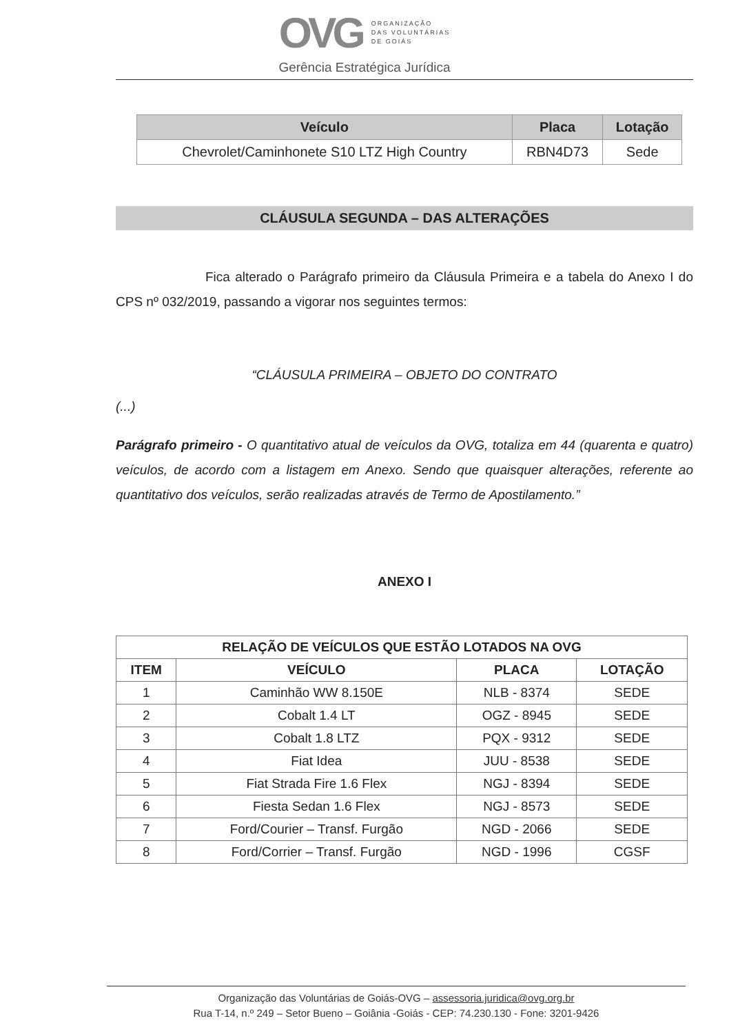OVG
ORGANIZAÇÃO
DAS VOLUNTÁRIAS
DE GOIÁS
Gerência Estratégica Jurídica
| Veículo | Placa | Lotação |
| --- | --- | --- |
| Chevrolet/Caminhonete S10 LTZ High Country | RBN4D73 | Sede |
CLÁUSULA SEGUNDA – DAS ALTERAÇÕES
Fica alterado o Parágrafo primeiro da Cláusula Primeira e a tabela do Anexo I do CPS nº 032/2019, passando a vigorar nos seguintes termos:
“CLÁUSULA PRIMEIRA – OBJETO DO CONTRATO
(...)
Parágrafo primeiro - O quantitativo atual de veículos da OVG, totaliza em 44 (quarenta e quatro) veículos, de acordo com a listagem em Anexo. Sendo que quaisquer alterações, referente ao quantitativo dos veículos, serão realizadas através de Termo de Apostilamento.”
ANEXO I
| RELAÇÃO DE VEÍCULOS QUE ESTÃO LOTADOS NA OVG | | | |
| --- | --- | --- | --- |
| ITEM | VEÍCULO | PLACA | LOTAÇÃO |
| 1 | Caminhão WW 8.150E | NLB - 8374 | SEDE |
| 2 | Cobalt 1.4 LT | OGZ - 8945 | SEDE |
| 3 | Cobalt 1.8 LTZ | PQX - 9312 | SEDE |
| 4 | Fiat Idea | JUU - 8538 | SEDE |
| 5 | Fiat Strada Fire 1.6 Flex | NGJ - 8394 | SEDE |
| 6 | Fiesta Sedan 1.6 Flex | NGJ - 8573 | SEDE |
| 7 | Ford/Courier – Transf. Furgão | NGD - 2066 | SEDE |
| 8 | Ford/Corrier – Transf. Furgão | NGD - 1996 | CGSF |
Organização das Voluntárias de Goiás-OVG – assessoria.juridica@ovg.org.br
Rua T-14, n.º 249 – Setor Bueno – Goiânia -Goiás - CEP: 74.230.130 - Fone: 3201-9426